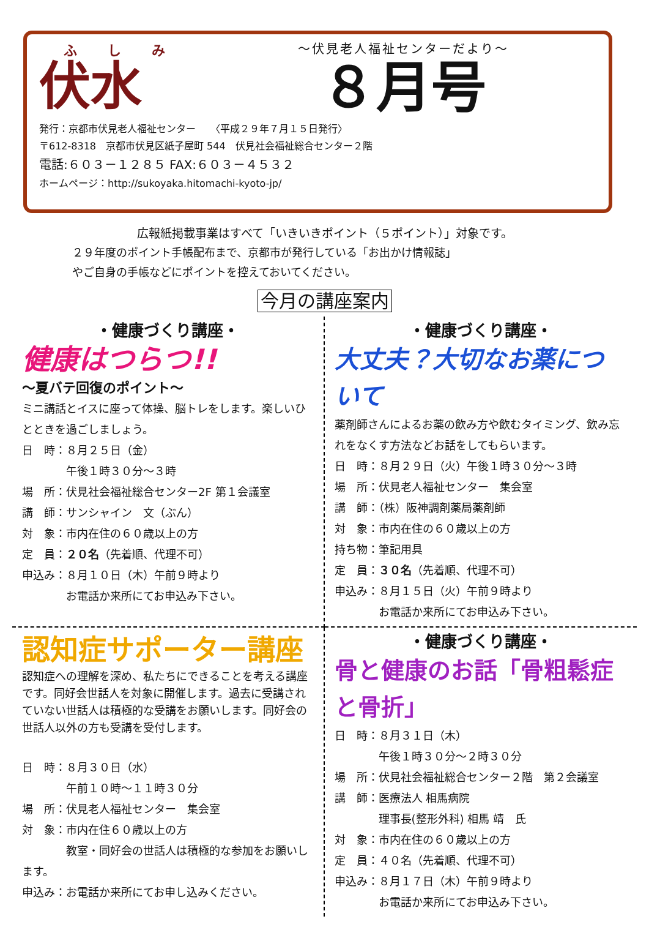ふしみ
伏水
～伏見老人福祉センターだより～
８月号
発行：京都市伏見老人福祉センター　　〈平成２９年７月１５日発行〉
〒612-8318　京都市伏見区紙子屋町 544　伏見社会福祉総合センター２階
電話:６０３－１２８５ FAX:６０３－４５３２
ホームページ：http://sukoyaka.hitomachi-kyoto-jp/
広報紙掲載事業はすべて「いきいきポイント（５ポイント）」対象です。
２９年度のポイント手帳配布まで、京都市が発行している「お出かけ情報誌」
やご自身の手帳などにポイントを控えておいてください。
今月の講座案内
・健康づくり講座・
健康はつらつ!!
～夏バテ回復のポイント～
ミニ講話とイスに座って体操、脳トレをします。楽しいひとときを過ごしましょう。
日　時：８月２５日（金）
　　　　午後１時３０分～３時
場　所：伏見社会福祉総合センター2F 第１会議室
講　師：サンシャイン　文（ぶん）
対　象：市内在住の６０歳以上の方
定　員：２０名（先着順、代理不可）
申込み：８月１０日（木）午前９時より
　　　　お電話か来所にてお申込み下さい。
・健康づくり講座・
大丈夫？大切なお薬について
薬剤師さんによるお薬の飲み方や飲むタイミング、飲み忘れをなくす方法などお話をしてもらいます。
日　時：８月２９日（火）午後１時３０分～３時
場　所：伏見老人福祉センター　集会室
講　師：（株）阪神調剤薬局薬剤師
対　象：市内在住の６０歳以上の方
持ち物：筆記用具
定　員：３０名（先着順、代理不可）
申込み：８月１５日（火）午前９時より
　　　　お電話か来所にてお申込み下さい。
認知症サポーター講座
認知症への理解を深め、私たちにできることを考える講座です。同好会世話人を対象に開催します。過去に受講されていない世話人は積極的な受講をお願いします。同好会の世話人以外の方も受講を受付します。
日　時：８月３０日（水）
　　　　午前１０時～１１時３０分
場　所：伏見老人福祉センター　集会室
対　象：市内在住６０歳以上の方
　　　　教室・同好会の世話人は積極的な参加をお願いします。
申込み：お電話か来所にてお申し込みください。
・健康づくり講座・
骨と健康のお話「骨粗鬆症と骨折」
日　時：８月３１日（木）
　　　　午後１時３０分～２時３０分
場　所：伏見社会福祉総合センター２階　第２会議室
講　師：医療法人 相馬病院
　　　　理事長(整形外科) 相馬 靖　氏
対　象：市内在住の６０歳以上の方
定　員：４０名（先着順、代理不可）
申込み：８月１７日（木）午前９時より
　　　　お電話か来所にてお申込み下さい。